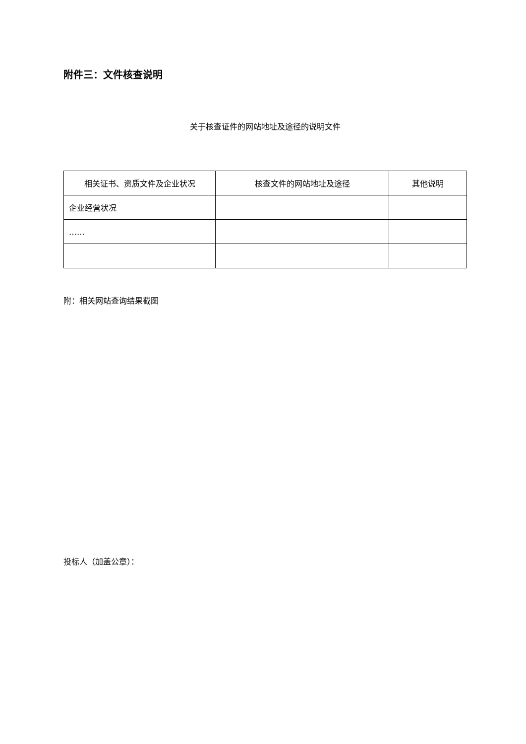附件三：文件核查说明
关于核查证件的网站地址及途径的说明文件
| 相关证书、资质文件及企业状况 | 核查文件的网站地址及途径 | 其他说明 |
| --- | --- | --- |
| 企业经营状况 | | |
| …… | | |
附：相关网站查询结果截图
投标人（加盖公章）：